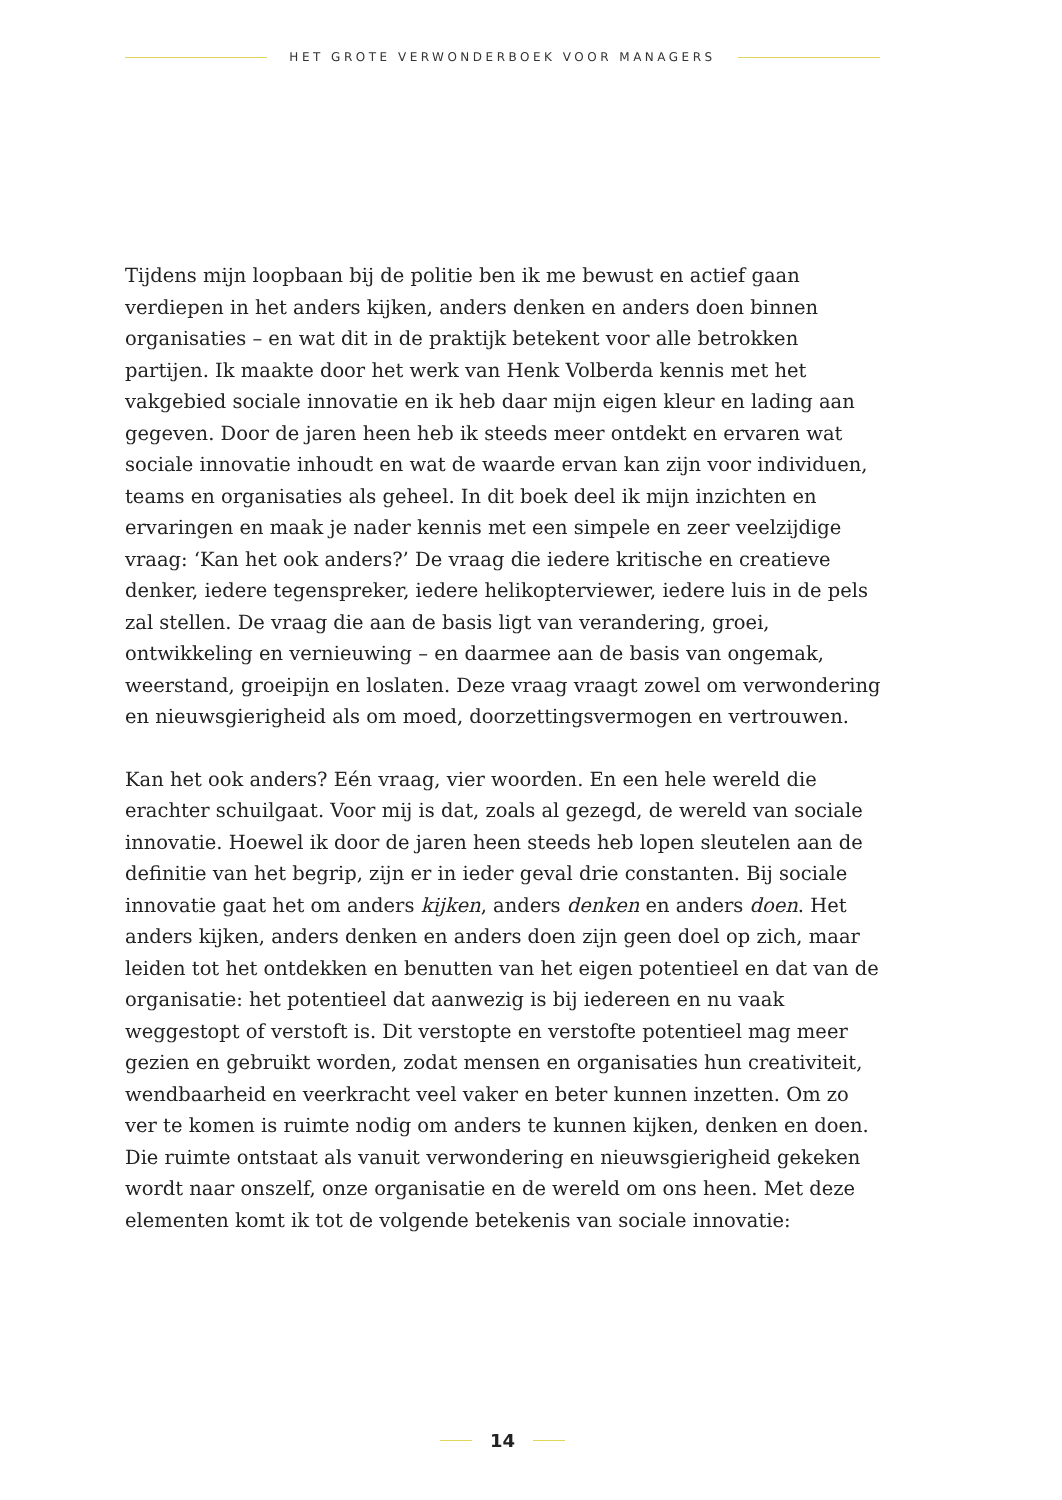HET GROTE VERWONDERBOEK VOOR MANAGERS
Tijdens mijn loopbaan bij de politie ben ik me bewust en actief gaan verdiepen in het anders kijken, anders denken en anders doen binnen organisaties – en wat dit in de praktijk betekent voor alle betrokken partijen. Ik maakte door het werk van Henk Volberda kennis met het vakgebied sociale innovatie en ik heb daar mijn eigen kleur en lading aan gegeven. Door de jaren heen heb ik steeds meer ontdekt en ervaren wat sociale innovatie inhoudt en wat de waarde ervan kan zijn voor individuen, teams en organisaties als geheel. In dit boek deel ik mijn inzichten en ervaringen en maak je nader kennis met een simpele en zeer veelzijdige vraag: ‘Kan het ook anders?’ De vraag die iedere kritische en creatieve denker, iedere tegenspreker, iedere helikopterviewer, iedere luis in de pels zal stellen. De vraag die aan de basis ligt van verandering, groei, ontwikkeling en vernieuwing – en daarmee aan de basis van ongemak, weerstand, groeipijn en loslaten. Deze vraag vraagt zowel om verwondering en nieuwsgierigheid als om moed, doorzettingsvermogen en vertrouwen.
Kan het ook anders? Eén vraag, vier woorden. En een hele wereld die erachter schuilgaat. Voor mij is dat, zoals al gezegd, de wereld van sociale innovatie. Hoewel ik door de jaren heen steeds heb lopen sleutelen aan de definitie van het begrip, zijn er in ieder geval drie constanten. Bij sociale innovatie gaat het om anders kijken, anders denken en anders doen. Het anders kijken, anders denken en anders doen zijn geen doel op zich, maar leiden tot het ontdekken en benutten van het eigen potentieel en dat van de organisatie: het potentieel dat aanwezig is bij iedereen en nu vaak weggestopt of verstoft is. Dit verstopte en verstofte potentieel mag meer gezien en gebruikt worden, zodat mensen en organisaties hun creativiteit, wendbaarheid en veerkracht veel vaker en beter kunnen inzetten. Om zo ver te komen is ruimte nodig om anders te kunnen kijken, denken en doen. Die ruimte ontstaat als vanuit verwondering en nieuwsgierigheid gekeken wordt naar onszelf, onze organisatie en de wereld om ons heen. Met deze elementen komt ik tot de volgende betekenis van sociale innovatie:
14